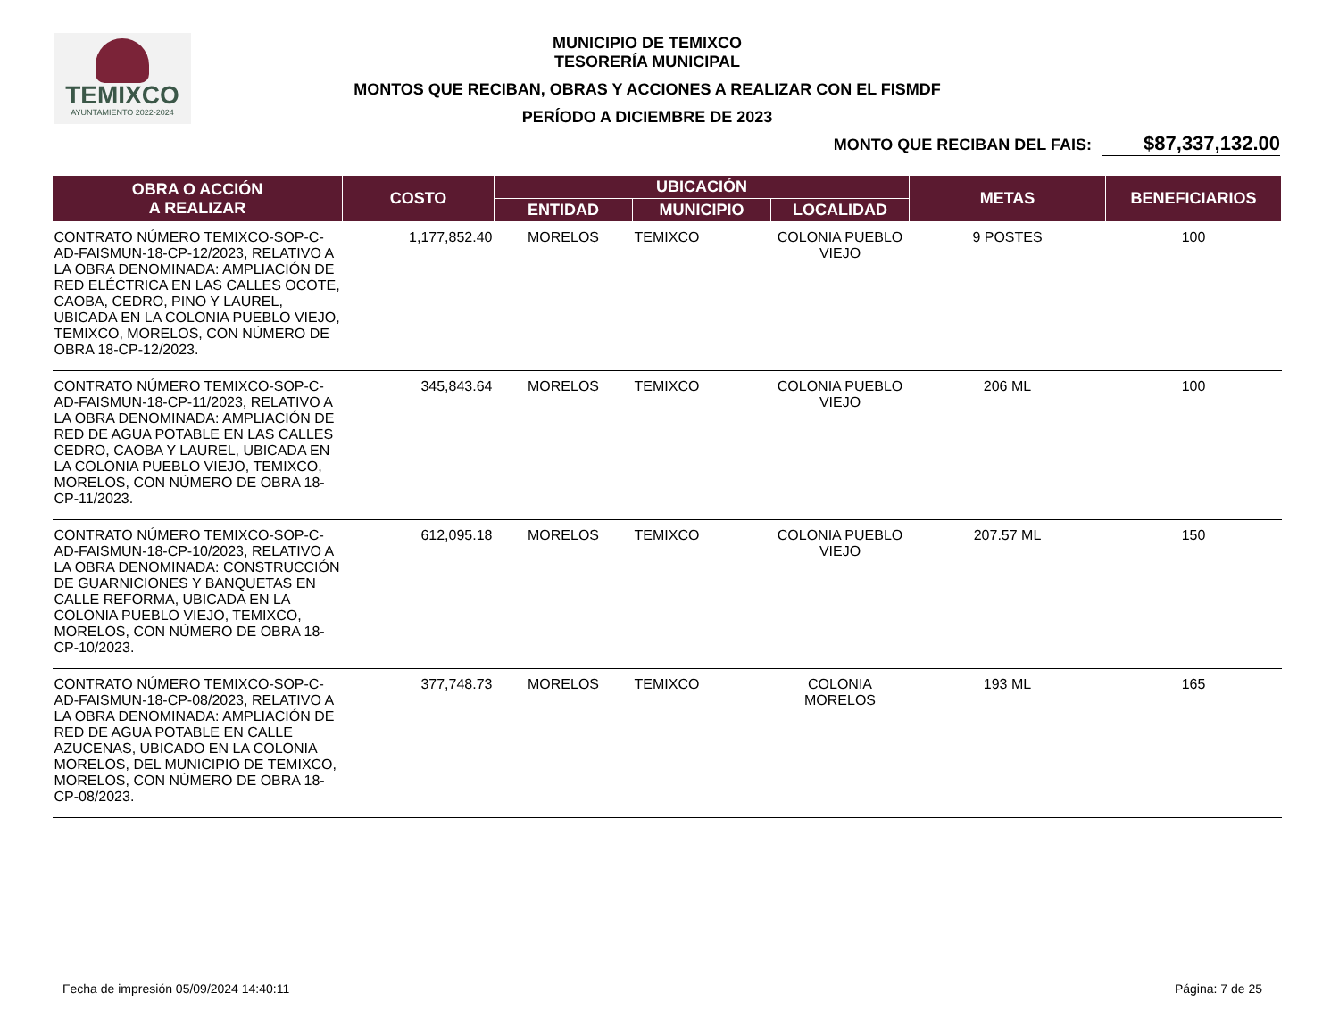TEMIXCO
AYUNTAMIENTO 2022-2024
MUNICIPIO DE TEMIXCO
TESORERÍA MUNICIPAL
MONTOS QUE RECIBAN, OBRAS Y ACCIONES A REALIZAR CON EL FISMDF
PERÍODO A DICIEMBRE DE 2023
MONTO QUE RECIBAN DEL FAIS: $87,337,132.00
| OBRA O ACCIÓN A REALIZAR | COSTO | UBICACIÓN | | | METAS | BENEFICIARIOS |
| --- | --- | --- | --- | --- | --- | --- |
| | | ENTIDAD | MUNICIPIO | LOCALIDAD | | |
| CONTRATO NÚMERO TEMIXCO-SOP-C-AD-FAISMUN-18-CP-12/2023, RELATIVO A LA OBRA DENOMINADA: AMPLIACIÓN DE RED ELÉCTRICA EN LAS CALLES OCOTE, CAOBA, CEDRO, PINO Y LAUREL, UBICADA EN LA COLONIA PUEBLO VIEJO, TEMIXCO, MORELOS, CON NÚMERO DE OBRA 18-CP-12/2023. | 1,177,852.40 | MORELOS | TEMIXCO | COLONIA PUEBLO VIEJO | 9 POSTES | 100 |
| CONTRATO NÚMERO TEMIXCO-SOP-C-AD-FAISMUN-18-CP-11/2023, RELATIVO A LA OBRA DENOMINADA: AMPLIACIÓN DE RED DE AGUA POTABLE EN LAS CALLES CEDRO, CAOBA Y LAUREL, UBICADA EN LA COLONIA PUEBLO VIEJO, TEMIXCO, MORELOS, CON NÚMERO DE OBRA 18-CP-11/2023. | 345,843.64 | MORELOS | TEMIXCO | COLONIA PUEBLO VIEJO | 206 ML | 100 |
| CONTRATO NÚMERO TEMIXCO-SOP-C-AD-FAISMUN-18-CP-10/2023, RELATIVO A LA OBRA DENOMINADA: CONSTRUCCIÓN DE GUARNICIONES Y BANQUETAS EN CALLE REFORMA, UBICADA EN LA COLONIA PUEBLO VIEJO, TEMIXCO, MORELOS, CON NÚMERO DE OBRA 18-CP-10/2023. | 612,095.18 | MORELOS | TEMIXCO | COLONIA PUEBLO VIEJO | 207.57 ML | 150 |
| CONTRATO NÚMERO TEMIXCO-SOP-C-AD-FAISMUN-18-CP-08/2023, RELATIVO A LA OBRA DENOMINADA: AMPLIACIÓN DE RED DE AGUA POTABLE EN CALLE AZUCENAS, UBICADO EN LA COLONIA MORELOS, DEL MUNICIPIO DE TEMIXCO, MORELOS, CON NÚMERO DE OBRA 18-CP-08/2023. | 377,748.73 | MORELOS | TEMIXCO | COLONIA MORELOS | 193 ML | 165 |
Fecha de impresión 05/09/2024 14:40:11 Página: 7 de 25